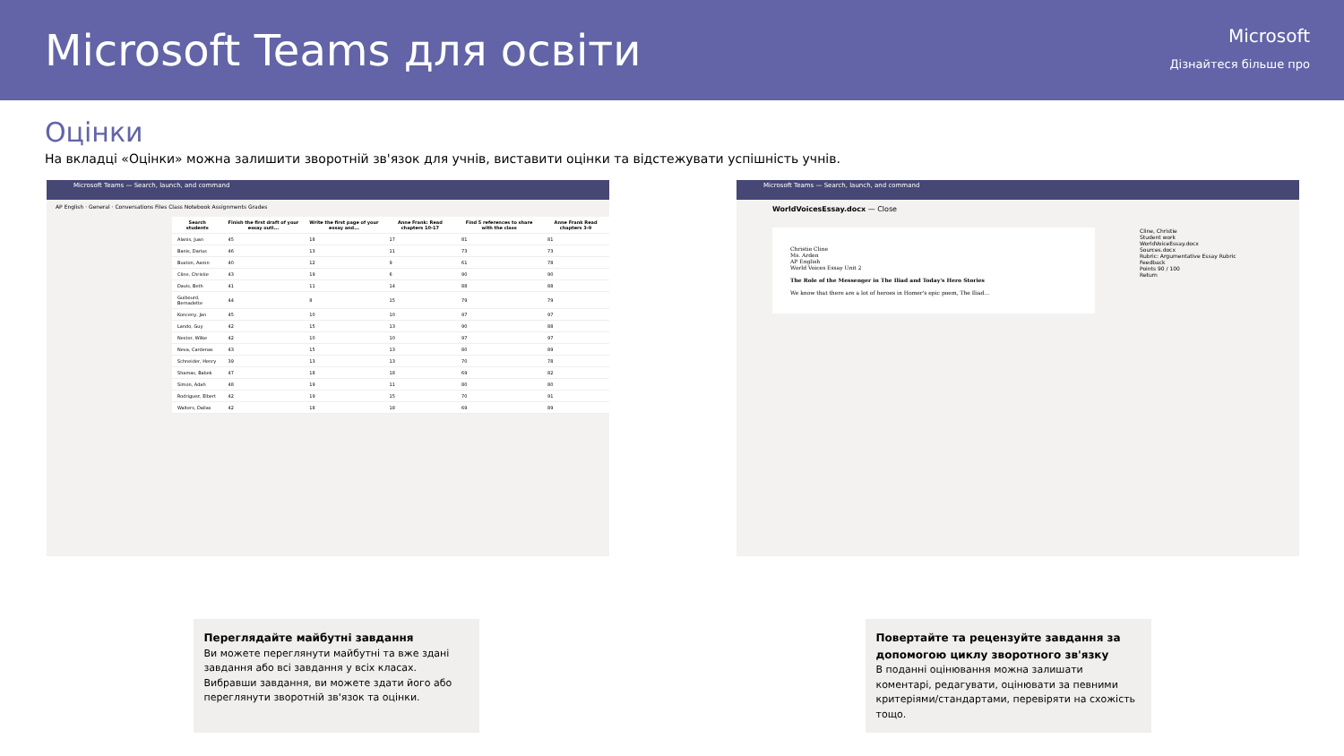Microsoft Teams для освіти
Microsoft
Дізнайтеся більше про
Оцінки
На вкладці «Оцінки» можна залишити зворотній зв'язок для учнів, виставити оцінки та відстежувати успішність учнів.
Microsoft Teams — Search, launch, and command
AP English · General · Conversations Files Class Notebook Assignments Grades
| Search students | Finish the first draft of your essay outl... | Write the first page of your essay and... | Anne Frank: Read chapters 10-17 | Find 5 references to share with the class | Anne Frank Read chapters 3-9 |
| --- | --- | --- | --- | --- | --- |
| Alanis, Juan | 45 | 18 | 17 | 81 | 81 |
| Banis, Darius | 46 | 13 | 11 | 73 | 73 |
| Buxton, Aaron | 40 | 12 | 9 | 61 | 78 |
| Cline, Christie | 43 | 19 | 6 | 90 | 90 |
| Davis, Beth | 41 | 11 | 14 | 88 | 88 |
| Guibourd, Bernadette | 44 | 8 | 15 | 79 | 79 |
| Konceny, Jan | 45 | 10 | 10 | 97 | 97 |
| Lando, Guy | 42 | 15 | 13 | 90 | 88 |
| Nestor, Wilke | 42 | 10 | 10 | 97 | 97 |
| Neva, Cardenas | 43 | 15 | 13 | 80 | 89 |
| Schneider, Henry | 39 | 13 | 13 | 70 | 78 |
| Shamas, Babek | 47 | 18 | 18 | 69 | 82 |
| Simon, Adah | 48 | 19 | 11 | 80 | 80 |
| Rodriguez, Elbert | 42 | 19 | 15 | 70 | 91 |
| Walters, Dallas | 42 | 18 | 18 | 69 | 89 |
Microsoft Teams — Search, launch, and command
WorldVoicesEssay.docx — Close
Christie Cline
Ms. Arden
AP English
World Voices Essay Unit 2
The Role of the Messenger in The Iliad and Today's Hero Stories
We know that there are a lot of heroes in Homer's epic poem, The Iliad...
Cline, Christie
Student work
WorldVoiceEssay.docx
Sources.docx
Rubric: Argumentative Essay Rubric
Feedback
Points 90 / 100
Return
Переглядайте майбутні завдання
Ви можете переглянути майбутні та вже здані завдання або всі завдання у всіх класах. Вибравши завдання, ви можете здати його або переглянути зворотній зв'язок та оцінки.
Повертайте та рецензуйте завдання за допомогою циклу зворотного зв'язку
В поданні оцінювання можна залишати коментарі, редагувати, оцінювати за певними критеріями/стандартами, перевіряти на схожість тощо.